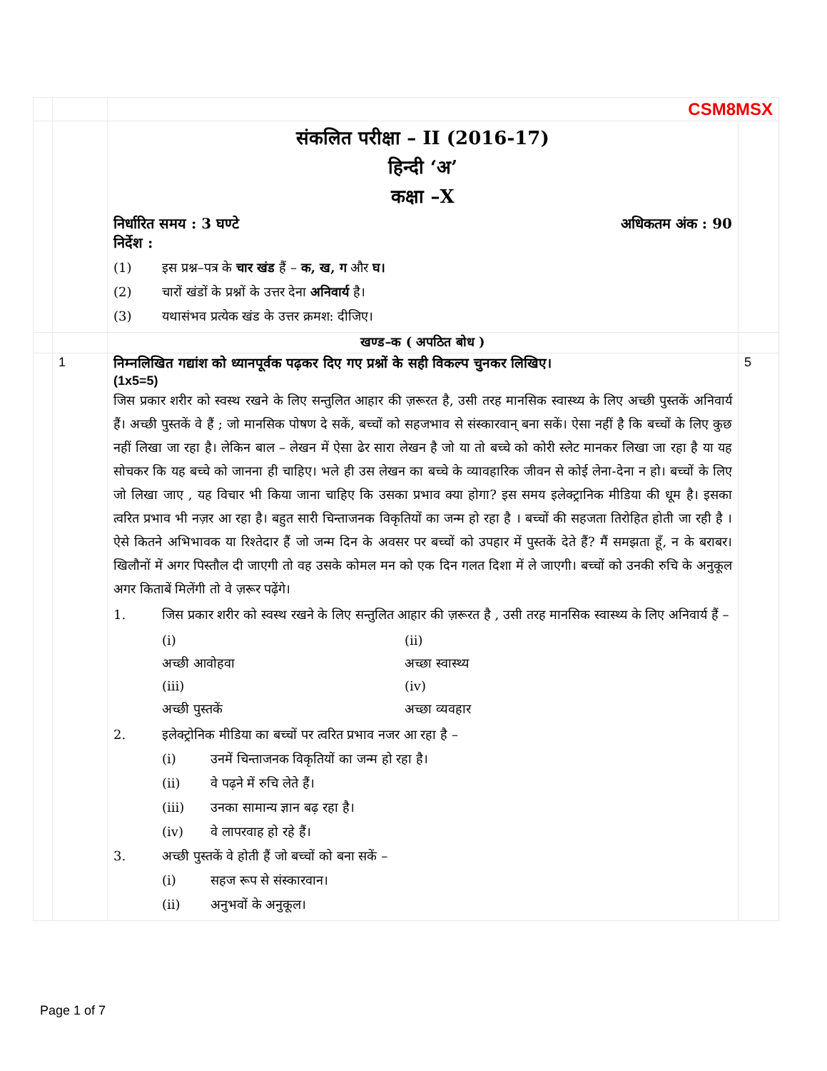| | | CSM8MSX | |
| | | संकलित परीक्षा – II (2016-17) हिन्दी ‘अ’ कक्षा –X निर्धारित समय : 3 घण्टे अधिकतम अंक : 90 निर्देश : (1) इस प्रश्न–पत्र के चार खंड हैं – क, ख, ग और घ। (2) चारों खंडों के प्रश्नों के उत्तर देना अनिवार्य है। (3) यथासंभव प्रत्येक खंड के उत्तर क्रमश: दीजिए। | |
| | | खण्ड–क ( अपठित बोध ) | |
| | 1 | निम्नलिखित गद्यांश को ध्यानपूर्वक पढ़कर दिए गए प्रश्नों के सही विकल्प चुनकर लिखिए। (1x5=5) जिस प्रकार शरीर को स्वस्थ रखने के लिए सन्तुलित आहार की ज़रूरत है, उसी तरह मानसिक स्वास्थ्य के लिए अच्छी पुस्तकें अनिवार्य हैं। अच्छी पुस्तकें वे हैं ; जो मानसिक पोषण दे सकें, बच्चों को सहजभाव से संस्कारवान् बना सकें। ऐसा नहीं है कि बच्चों के लिए कुछ नहीं लिखा जा रहा है। लेकिन बाल – लेखन में ऐसा ढेर सारा लेखन है जो या तो बच्चे को कोरी स्लेट मानकर लिखा जा रहा है या यह सोचकर कि यह बच्चे को जानना ही चाहिए। भले ही उस लेखन का बच्चे के व्यावहारिक जीवन से कोई लेना-देना न हो। बच्चों के लिए जो लिखा जाए , यह विचार भी किया जाना चाहिए कि उसका प्रभाव क्या होगा? इस समय इलेक्ट्रानिक मीडिया की धूम है। इसका त्वरित प्रभाव भी नज़र आ रहा है। बहुत सारी चिन्ताजनक विकृतियों का जन्म हो रहा है । बच्चों की सहजता तिरोहित होती जा रही है । ऐसे कितने अभिभावक या रिश्तेदार हैं जो जन्म दिन के अवसर पर बच्चों को उपहार में पुस्तकें देते हैं? मैं समझता हूँ, न के बराबर। खिलौनों में अगर पिस्तौल दी जाएगी तो वह उसके कोमल मन को एक दिन गलत दिशा में ले जाएगी। बच्चों को उनकी रुचि के अनुकूल अगर किताबें मिलेंगी तो वे ज़रूर पढ़ेंगे। 1. जिस प्रकार शरीर को स्वस्थ रखने के लिए सन्तुलित आहार की ज़रूरत है , उसी तरह मानसिक स्वास्थ्य के लिए अनिवार्य हैं – (i) अच्छी आवोहवा (ii) अच्छा स्वास्थ्य (iii) अच्छी पुस्तकें (iv) अच्छा व्यवहार 2. इलेक्ट्रोनिक मीडिया का बच्चों पर त्वरित प्रभाव नजर आ रहा है – (i) उनमें चिन्ताजनक विकृतियों का जन्म हो रहा है। (ii) वे पढ़ने में रुचि लेते हैं। (iii) उनका सामान्य ज्ञान बढ़ रहा है। (iv) वे लापरवाह हो रहे हैं। 3. अच्छी पुस्तकें वे होती हैं जो बच्चों को बना सकें – (i) सहज रूप से संस्कारवान। (ii) अनुभवों के अनुकूल। | 5 |
Page 1 of 7